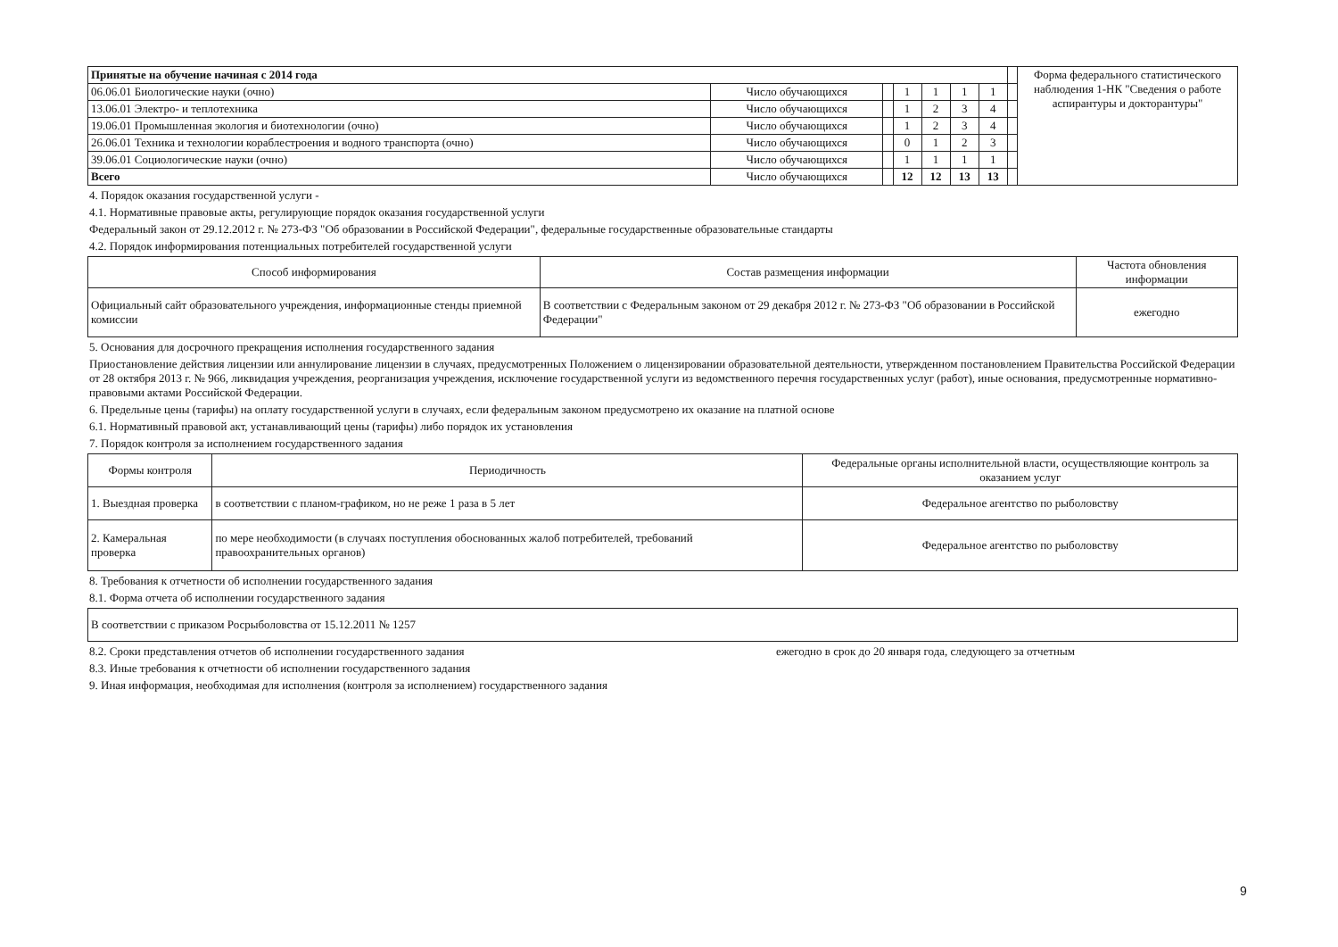| Принятые на обучение начиная с 2014 года | | | | | | | | Форма федерального статистического наблюдения 1-НК "Сведения о работе аспирантуры и докторантуры" |
| 06.06.01 Биологические науки (очно) | Число обучающихся | | 1 | 1 | 1 | 1 | | |
| 13.06.01 Электро- и теплотехника | Число обучающихся | | 1 | 2 | 3 | 4 | | |
| 19.06.01 Промышленная экология и биотехнологии (очно) | Число обучающихся | | 1 | 2 | 3 | 4 | | |
| 26.06.01 Техника и технологии кораблестроения и водного транспорта (очно) | Число обучающихся | | 0 | 1 | 2 | 3 | | |
| 39.06.01 Социологические науки (очно) | Число обучающихся | | 1 | 1 | 1 | 1 | | |
| Всего | Число обучающихся | | 12 | 12 | 13 | 13 | | |
4. Порядок оказания государственной услуги -
4.1. Нормативные правовые акты, регулирующие порядок оказания государственной услуги
Федеральный закон от 29.12.2012 г. № 273-ФЗ "Об образовании в Российской Федерации", федеральные государственные образовательные стандарты
4.2. Порядок информирования потенциальных потребителей государственной услуги
| Способ информирования | Состав размещения информации | Частота обновления информации |
| --- | --- | --- |
| Официальный сайт образовательного учреждения, информационные стенды приемной комиссии | В соответствии с Федеральным законом от 29 декабря 2012 г. № 273-ФЗ "Об образовании в Российской Федерации" | ежегодно |
5. Основания для досрочного прекращения исполнения государственного задания
Приостановление действия лицензии или аннулирование лицензии в случаях, предусмотренных Положением о лицензировании образовательной деятельности, утвержденном постановлением Правительства Российской Федерации от 28 октября 2013 г. № 966, ликвидация учреждения, реорганизация учреждения, исключение государственной услуги из ведомственного перечня государственных услуг (работ), иные основания, предусмотренные нормативно-правовыми актами Российской Федерации.
6. Предельные цены (тарифы) на оплату государственной услуги в случаях, если федеральным законом предусмотрено их оказание на платной основе
6.1. Нормативный правовой акт, устанавливающий цены (тарифы) либо порядок их установления
7. Порядок контроля за исполнением государственного задания
| Формы контроля | Периодичность | Федеральные органы исполнительной власти, осуществляющие контроль за оказанием услуг |
| --- | --- | --- |
| 1. Выездная проверка | в соответствии с планом-графиком, но не реже 1 раза в 5 лет | Федеральное агентство по рыболовству |
| 2. Камеральная проверка | по мере необходимости (в случаях поступления обоснованных жалоб потребителей, требований правоохранительных органов) | Федеральное агентство по рыболовству |
8. Требования к отчетности об исполнении государственного задания
8.1. Форма отчета об исполнении государственного задания
| В соответствии с приказом Росрыболовства от 15.12.2011 № 1257 |
8.2. Сроки представления отчетов об исполнении государственного задания ежегодно в срок до 20 января года, следующего за отчетным
8.3. Иные требования к отчетности об исполнении государственного задания
9. Иная информация, необходимая для исполнения (контроля за исполнением) государственного задания
9